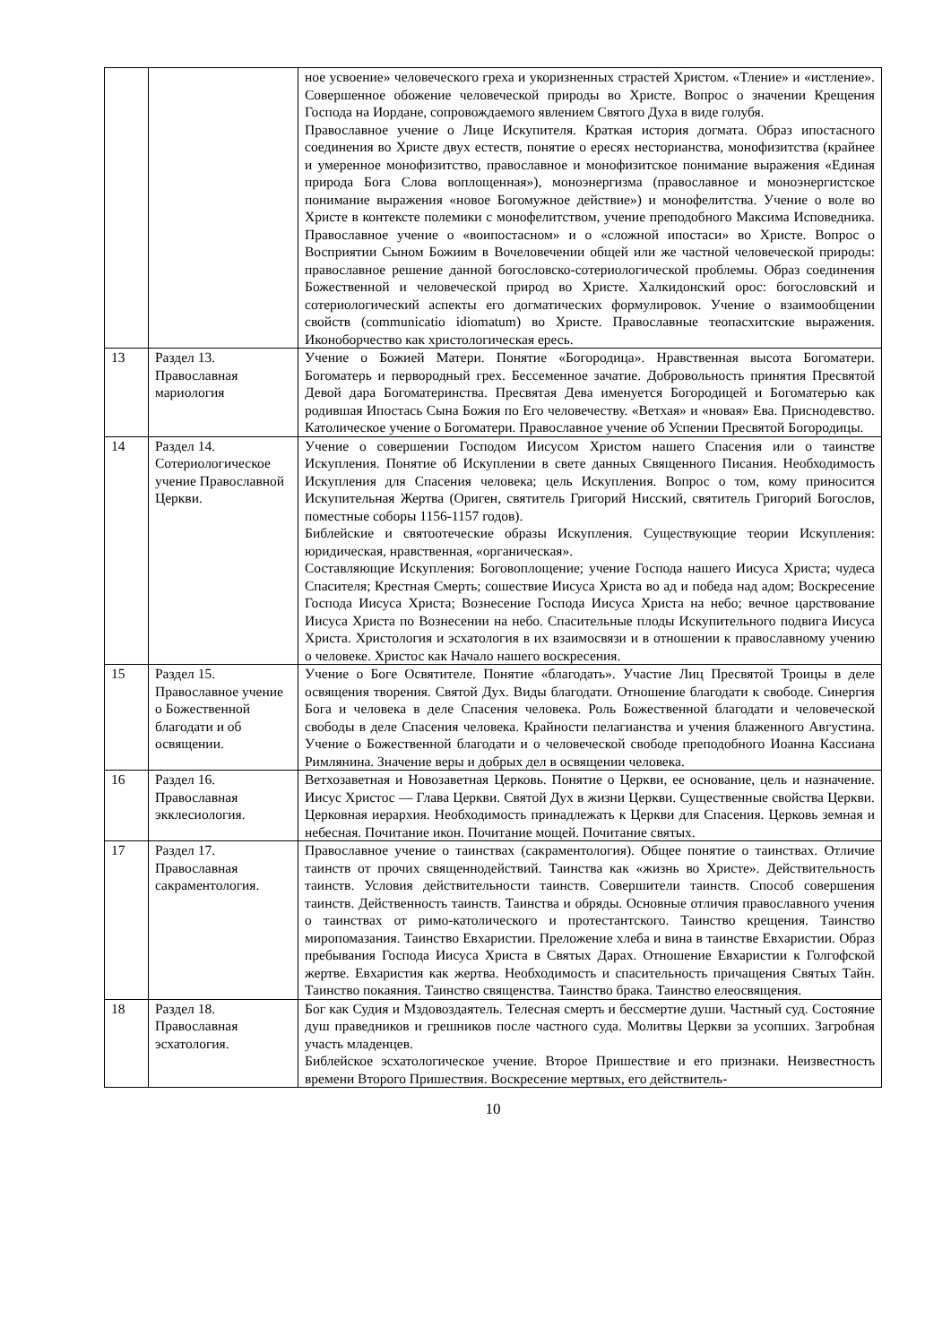| | | ное усвоение» человеческого греха и укоризненных страстей Христом. «Тление» и «истление». Совершенное обожение человеческой природы во Христе. Вопрос о значении Крещения Господа на Иордане, сопровождаемого явлением Святого Духа в виде голубя. Православное учение о Лице Искупителя. Краткая история догмата. Образ ипостасного соединения во Христе двух естеств, понятие о ересях несторианства, монофизитства (крайнее и умеренное монофизитство, православное и монофизитское понимание выражения «Единая природа Бога Слова воплощенная»), моноэнергизма (православное и моноэнергистское понимание выражения «новое Богомужное действие») и монофелитства. Учение о воле во Христе в контексте полемики с монофелитством, учение преподобного Максима Исповедника. Православное учение о «воипостасном» и о «сложной ипостаси» во Христе. Вопрос о Восприятии Сыном Божиим в Вочеловечении общей или же частной человеческой природы: православное решение данной богословско-сотериологической проблемы. Образ соединения Божественной и человеческой природ во Христе. Халкидонский орос: богословский и сотериологический аспекты его догматических формулировок. Учение о взаимообщении свойств (communicatio idiomatum) во Христе. Православные теопасхитские выражения. Иконоборчество как христологическая ересь. |
| 13 | Раздел 13. Православная мариология | Учение о Божией Матери. Понятие «Богородица». Нравственная высота Богоматери. Богоматерь и первородный грех. Бессеменное зачатие. Добровольность принятия Пресвятой Девой дара Богоматеринства. Пресвятая Дева именуется Богородицей и Богоматерью как родившая Ипостась Сына Божия по Его человечеству. «Ветхая» и «новая» Ева. Приснодевство. Католическое учение о Богоматери. Православное учение об Успении Пресвятой Богородицы. |
| 14 | Раздел 14. Сотериологическое учение Православной Церкви. | Учение о совершении Господом Иисусом Христом нашего Спасения или о таинстве Искупления. Понятие об Искуплении в свете данных Священного Писания. Необходимость Искупления для Спасения человека; цель Искупления. Вопрос о том, кому приносится Искупительная Жертва (Ориген, святитель Григорий Нисский, святитель Григорий Богослов, поместные соборы 1156-1157 годов). Библейские и святоотеческие образы Искупления. Существующие теории Искупления: юридическая, нравственная, «органическая». Составляющие Искупления: Боговоплощение; учение Господа нашего Иисуса Христа; чудеса Спасителя; Крестная Смерть; сошествие Иисуса Христа во ад и победа над адом; Воскресение Господа Иисуса Христа; Вознесение Господа Иисуса Христа на небо; вечное царствование Иисуса Христа по Вознесении на небо. Спасительные плоды Искупительного подвига Иисуса Христа. Христология и эсхатология в их взаимосвязи и в отношении к православному учению о человеке. Христос как Начало нашего воскресения. |
| 15 | Раздел 15. Православное учение о Божественной благодати и об освящении. | Учение о Боге Освятителе. Понятие «благодать». Участие Лиц Пресвятой Троицы в деле освящения творения. Святой Дух. Виды благодати. Отношение благодати к свободе. Синергия Бога и человека в деле Спасения человека. Роль Божественной благодати и человеческой свободы в деле Спасения человека. Крайности пелагианства и учения блаженного Августина. Учение о Божественной благодати и о человеческой свободе преподобного Иоанна Кассиана Римлянина. Значение веры и добрых дел в освящении человека. |
| 16 | Раздел 16. Православная экклесиология. | Ветхозаветная и Новозаветная Церковь. Понятие о Церкви, ее основание, цель и назначение. Иисус Христос — Глава Церкви. Святой Дух в жизни Церкви. Существенные свойства Церкви. Церковная иерархия. Необходимость принадлежать к Церкви для Спасения. Церковь земная и небесная. Почитание икон. Почитание мощей. Почитание святых. |
| 17 | Раздел 17. Православная сакраментология. | Православное учение о таинствах (сакраментология). Общее понятие о таинствах. Отличие таинств от прочих священнодействий. Таинства как «жизнь во Христе». Действительность таинств. Условия действительности таинств. Совершители таинств. Способ совершения таинств. Действенность таинств. Таинства и обряды. Основные отличия православного учения о таинствах от римо-католического и протестантского. Таинство крещения. Таинство миропомазания. Таинство Евхаристии. Преложение хлеба и вина в таинстве Евхаристии. Образ пребывания Господа Иисуса Христа в Святых Дарах. Отношение Евхаристии к Голгофской жертве. Евхаристия как жертва. Необходимость и спасительность причащения Святых Тайн. Таинство покаяния. Таинство священства. Таинство брака. Таинство елеосвящения. |
| 18 | Раздел 18. Православная эсхатология. | Бог как Судия и Мздовоздаятель. Телесная смерть и бессмертие души. Частный суд. Состояние душ праведников и грешников после частного суда. Молитвы Церкви за усопших. Загробная участь младенцев. Библейское эсхатологическое учение. Второе Пришествие и его признаки. Неизвестность времени Второго Пришествия. Воскресение мертвых, его действитель- |
10